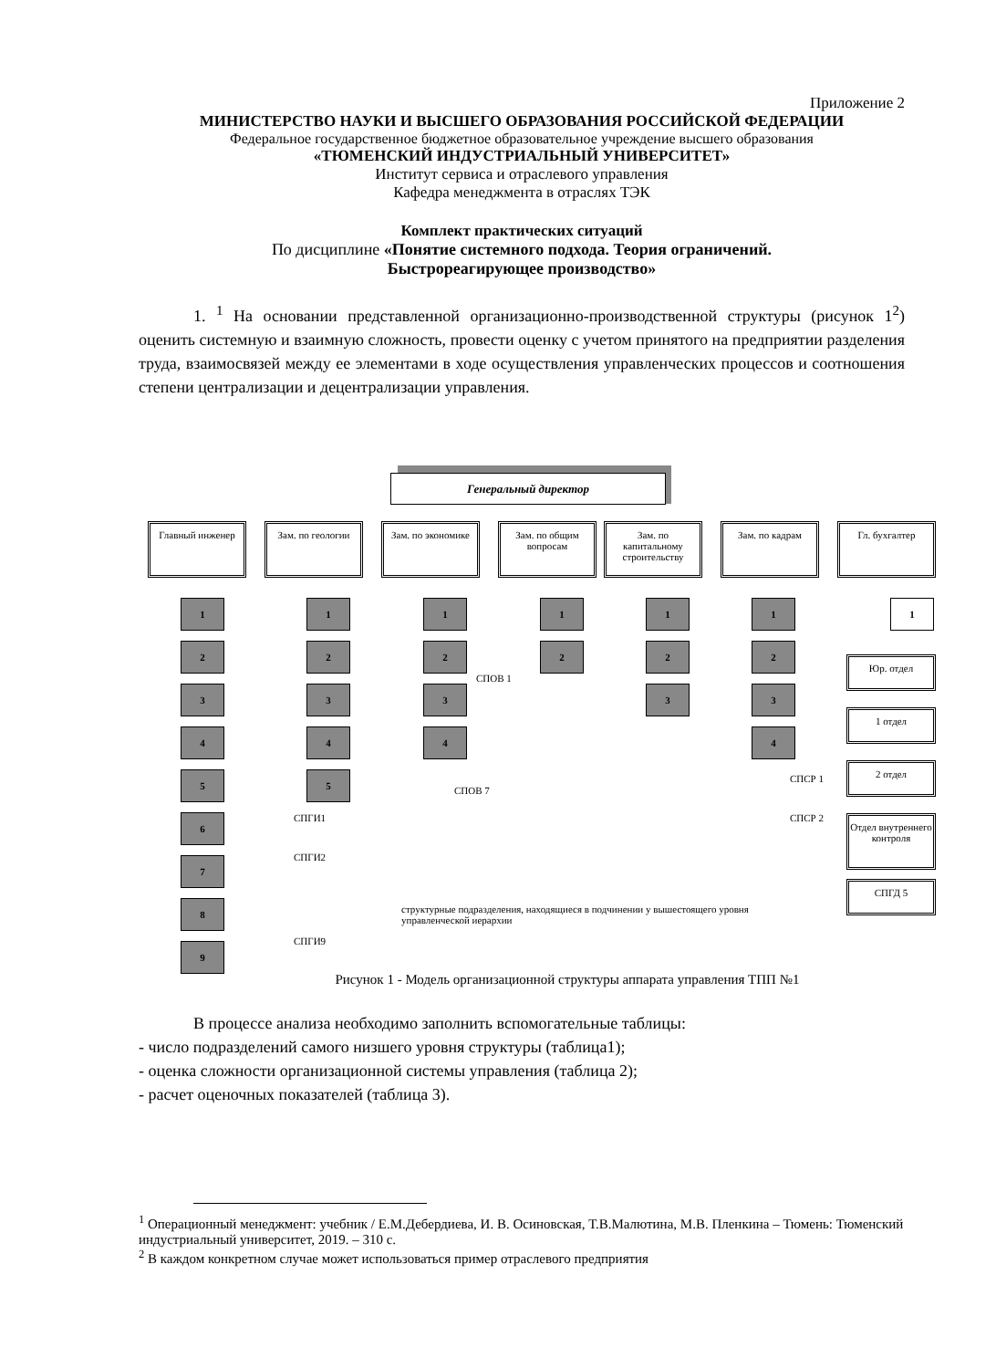Приложение 2
МИНИСТЕРСТВО НАУКИ И ВЫСШЕГО ОБРАЗОВАНИЯ РОССИЙСКОЙ ФЕДЕРАЦИИ
Федеральное государственное бюджетное образовательное учреждение высшего образования
«ТЮМЕНСКИЙ ИНДУСТРИАЛЬНЫЙ УНИВЕРСИТЕТ»
Институт сервиса и отраслевого управления
Кафедра менеджмента в отраслях ТЭК
Комплект практических ситуаций
По дисциплине «Понятие системного подхода. Теория ограничений.
Быстрореагирующее производство»
1. <sup>1</sup> На основании представленной организационно-производственной структуры (рисунок 1<sup>2</sup>) оценить системную и взаимную сложность, провести оценку с учетом принятого на предприятии разделения труда, взаимосвязей между ее элементами в ходе осуществления управленческих процессов и соотношения степени централизации и децентрализации управления.
Генеральный директор
Главный инженер Зам. по геологии
Зам. по экономике
Зам. по общим вопросам
Зам. по капитальному строительству
Зам. по кадрам Гл. бухгалтер
1
2
3
4
5
6
7
8
9
1
2
3
4
5
1
2
3
4
1
2
1
2
3
1
2
3
4
1
Юр. отдел
1 отдел
2 отдел
Отдел внутреннего контроля
СПГД 5
СПОВ 1
СПОВ 7
СПГИ1
СПГИ2
СПГИ9
СПСР 1
СПСР 2
структурные подразделения, находящиеся в подчинении у вышестоящего уровня управленческой иерархии
Рисунок 1 - Модель организационной структуры аппарата управления ТПП №1
В процессе анализа необходимо заполнить вспомогательные таблицы:
- число подразделений самого низшего уровня структуры (таблица1);
- оценка сложности организационной системы управления (таблица 2);
- расчет оценочных показателей (таблица 3).
<sup>1</sup> Операционный менеджмент: учебник / Е.М.Дебердиева, И. В. Осиновская, Т.В.Малютина, М.В. Пленкина – Тюмень: Тюменский индустриальный университет, 2019. – 310 с.
<sup>2</sup> В каждом конкретном случае может использоваться пример отраслевого предприятия